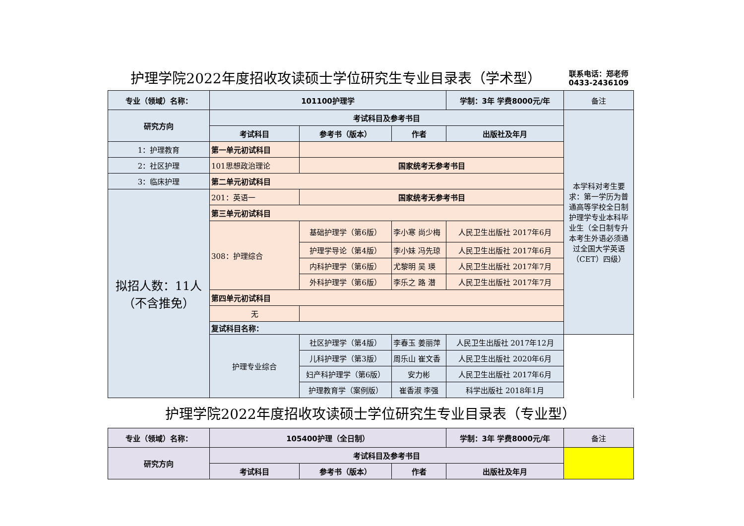护理学院2022年度招收攻读硕士学位研究生专业目录表（学术型）
联系电话：郑老师
0433-2436109
| 专业（领域）名称： | 101100护理学 | | | 学制：3年 学费8000元/年 | 备注 | |
| 研究方向 | 考试科目及参考书目 | | | | 本学科对考生要求：第一学历为普通高等学校全日制护理学专业本科毕业生（全日制专升本考生外语必须通过全国大学英语（CET）四级） | |
| | 考试科目 | 参考书（版本） | 作者 | 出版社及年月 | | |
| 1：护理教育 | 第一单元初试科目 | | | | | |
| 2：社区护理 | 101思想政治理论 | 国家统考无参考书目 | | | | |
| 3：临床护理 | 第二单元初试科目 | | | | | |
| 拟招人数：11人（不含推免） | 201：英语一 | 国家统考无参考书目 | | | | |
| | 第三单元初试科目 | | | | | |
| | 308：护理综合 | 基础护理学（第6版） | 李小寒 尚少梅 | 人民卫生出版社 2017年6月 | | |
| | | 护理学导论（第4版） | 李小妹 冯先琼 | 人民卫生出版社 2017年6月 | | |
| | | 内科护理学（第6版） | 尤黎明 吴 瑛 | 人民卫生出版社 2017年7月 | | |
| | | 外科护理学（第6版） | 李乐之 路 潜 | 人民卫生出版社 2017年7月 | | |
| | 第四单元初试科目 | | | | | |
| | 无 | | | | | |
| | 复试科目名称： | | | | | |
| | 护理专业综合 | 社区护理学（第4版） | 李春玉 姜丽萍 | 人民卫生出版社 2017年12月 | | |
| | | 儿科护理学（第3版） | 周乐山 崔文香 | 人民卫生出版社 2020年6月 | | |
| | | 妇产科护理学（第6版） | 安力彬 | 人民卫生出版社 2017年6月 | | |
| | | 护理教育学（案例版） | 崔香淑 李强 | 科学出版社 2018年1月 | | |
护理学院2022年度招收攻读硕士学位研究生专业目录表（专业型）
| 专业（领域）名称： | 105400护理（全日制） | | | 学制：3年 学费8000元/年 | 备注 |
| 研究方向 | 考试科目及参考书目 | | | | |
| | 考试科目 | 参考书（版本） | 作者 | 出版社及年月 | |